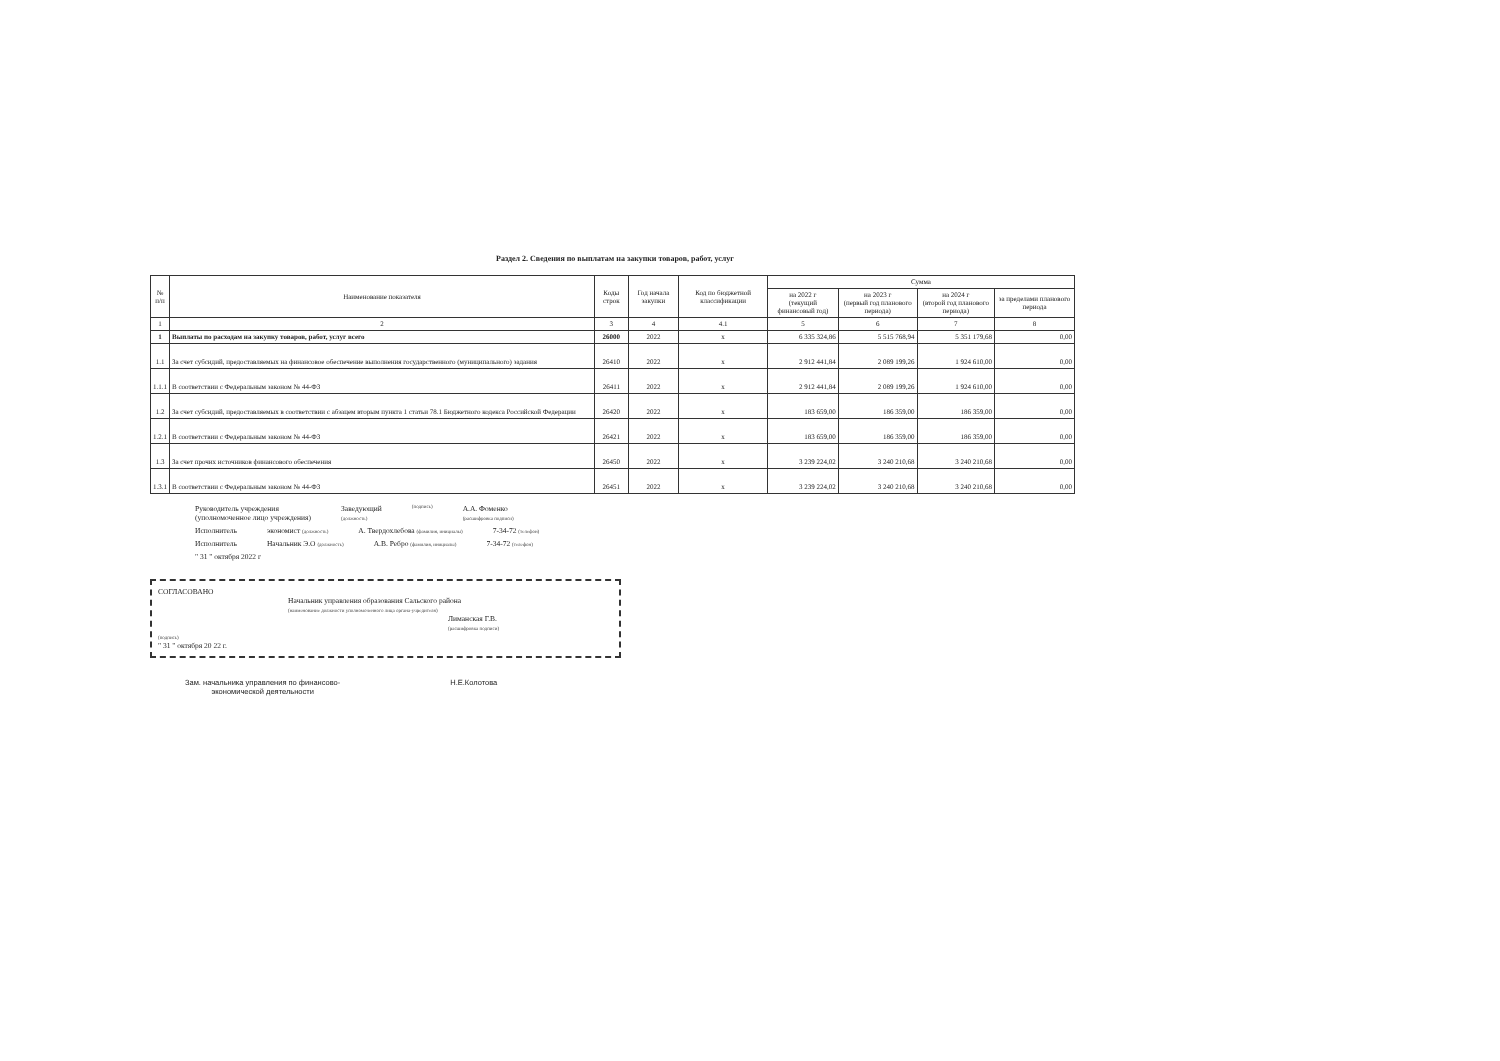Раздел 2. Сведения по выплатам на закупки товаров, работ, услуг
| № п/п | Наименование показателя | Коды строк | Год начала закупки | Код по бюджетной классификации | Сумма | | | |
| --- | --- | --- | --- | --- | --- | --- | --- | --- |
| | | | | | на 2022 г (текущий финансовый год) | на 2023 г (первый год планового периода) | на 2024 г (второй год планового периода) | за пределами планового периода |
| 1 | 2 | 3 | 4 | 4.1 | 5 | 6 | 7 | 8 |
| 1 | Выплаты по расходам на закупку товаров, работ, услуг всего | 26000 | 2022 | x | 6 335 324,86 | 5 515 768,94 | 5 351 179,68 | 0,00 |
| 1.1 | За счет субсидий, предоставляемых на финансовое обеспечение выполнения государственного (муниципального) задания | 26410 | 2022 | x | 2 912 441,84 | 2 089 199,26 | 1 924 610,00 | 0,00 |
| 1.1.1 | В соответствии с Федеральным законом № 44-ФЗ | 26411 | 2022 | x | 2 912 441,84 | 2 089 199,26 | 1 924 610,00 | 0,00 |
| 1.2 | За счет субсидий, предоставляемых в соответствии с абзацем вторым пункта 1 статьи 78.1 Бюджетного кодекса Российской Федерации | 26420 | 2022 | x | 183 659,00 | 186 359,00 | 186 359,00 | 0,00 |
| 1.2.1 | В соответствии с Федеральным законом № 44-ФЗ | 26421 | 2022 | x | 183 659,00 | 186 359,00 | 186 359,00 | 0,00 |
| 1.3 | За счет прочих источников финансового обеспечения | 26450 | 2022 | x | 3 239 224,02 | 3 240 210,68 | 3 240 210,68 | 0,00 |
| 1.3.1 | В соответствии с Федеральным законом № 44-ФЗ | 26451 | 2022 | x | 3 239 224,02 | 3 240 210,68 | 3 240 210,68 | 0,00 |
Руководитель учреждения
(уполномоченное лицо учреждения) Заведующий
(должность) (подпись) А.А. Фоменко
(расшифровка подписи)
Исполнитель экономист (должность) А. Твердохлебова (фамилия, инициалы) 7-34-72 (телефон)
Исполнитель Начальник Э.О (должность) А.В. Ребро (фамилия, инициалы) 7-34-72 (телефон)
" 31 " октября 2022 г
СОГЛАСОВАНО
Начальник управления образования Сальского района
(наименование должности уполномоченного лица органа-учредителя)
Лиманская Г.В.
(расшифровка подписи)
(подпись)
" 31 " октября 20 22 г.
Зам. начальника управления по финансово-
экономической деятельности Н.Е.Колотова